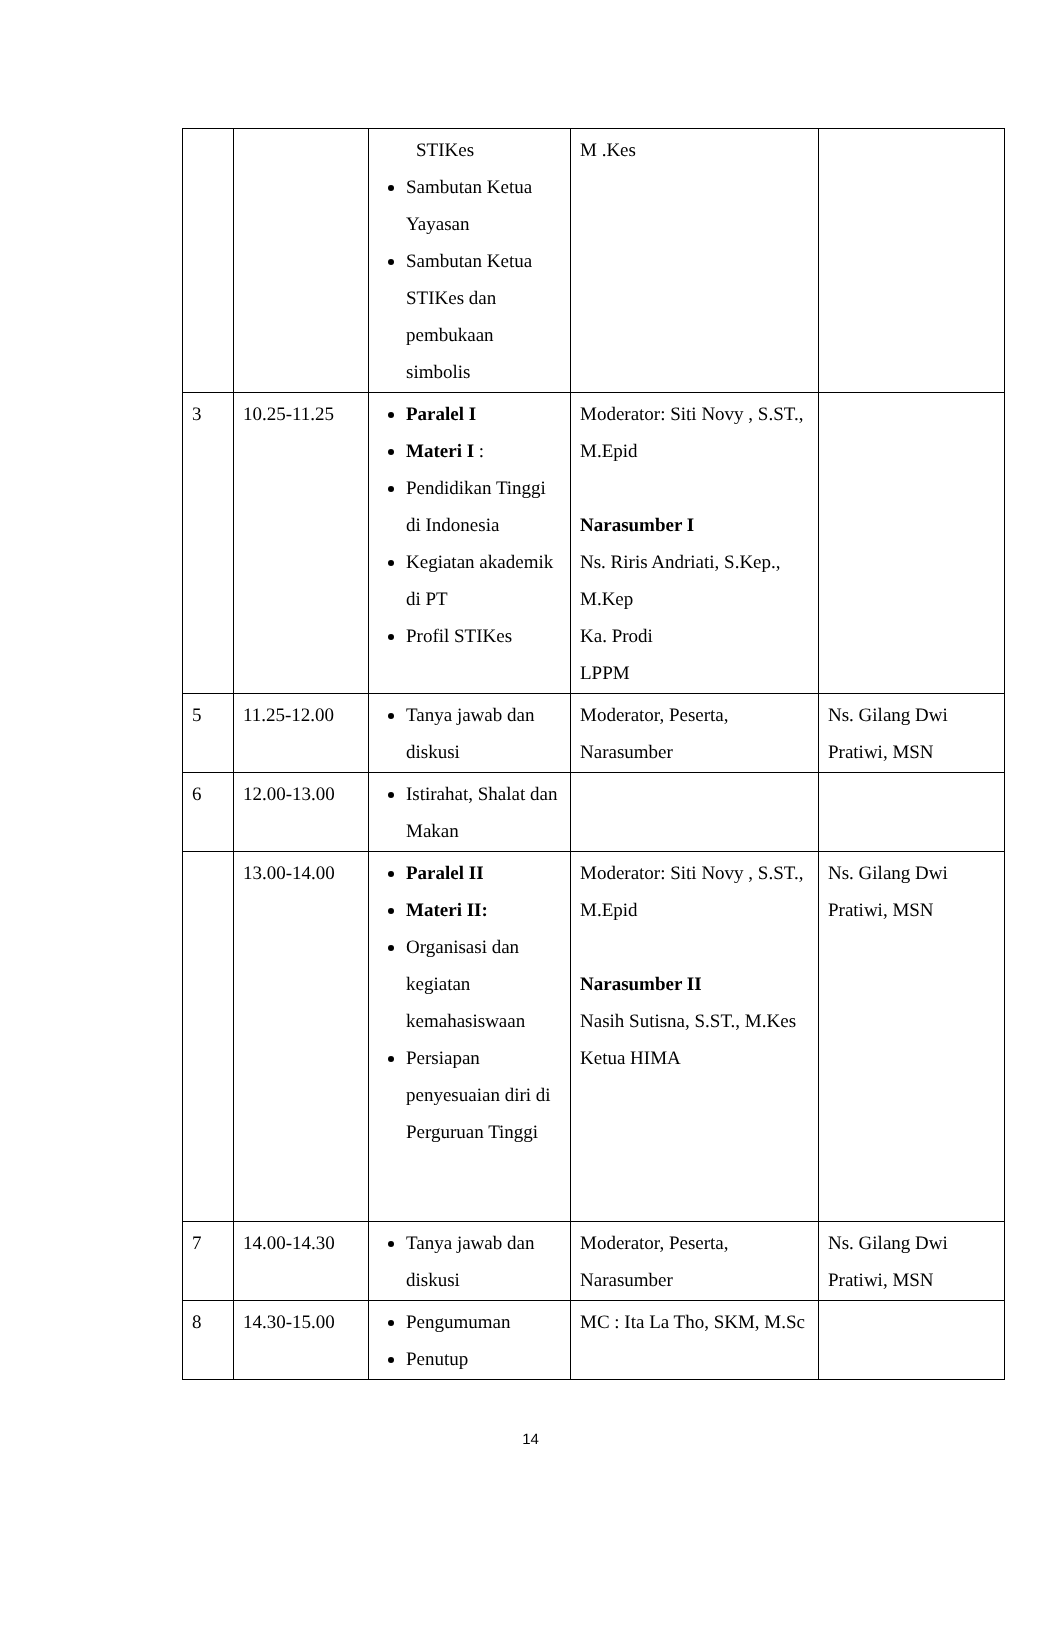| | | STIKes Sambutan Ketua Yayasan Sambutan Ketua STIKes dan pembukaan simbolis | M .Kes | |
| 3 | 10.25-11.25 | Paralel I Materi I : Pendidikan Tinggi di Indonesia Kegiatan akademik di PT Profil STIKes | Moderator: Siti Novy , S.ST., M.Epid Narasumber I Ns. Riris Andriati, S.Kep., M.Kep Ka. Prodi LPPM | |
| 5 | 11.25-12.00 | Tanya jawab dan diskusi | Moderator, Peserta, Narasumber | Ns. Gilang Dwi Pratiwi, MSN |
| 6 | 12.00-13.00 | Istirahat, Shalat dan Makan | | |
| | 13.00-14.00 | Paralel II Materi II: Organisasi dan kegiatan kemahasiswaan Persiapan penyesuaian diri di Perguruan Tinggi | Moderator: Siti Novy , S.ST., M.Epid Narasumber II Nasih Sutisna, S.ST., M.Kes Ketua HIMA | Ns. Gilang Dwi Pratiwi, MSN |
| 7 | 14.00-14.30 | Tanya jawab dan diskusi | Moderator, Peserta, Narasumber | Ns. Gilang Dwi Pratiwi, MSN |
| 8 | 14.30-15.00 | Pengumuman Penutup | MC : Ita La Tho, SKM, M.Sc | |
14